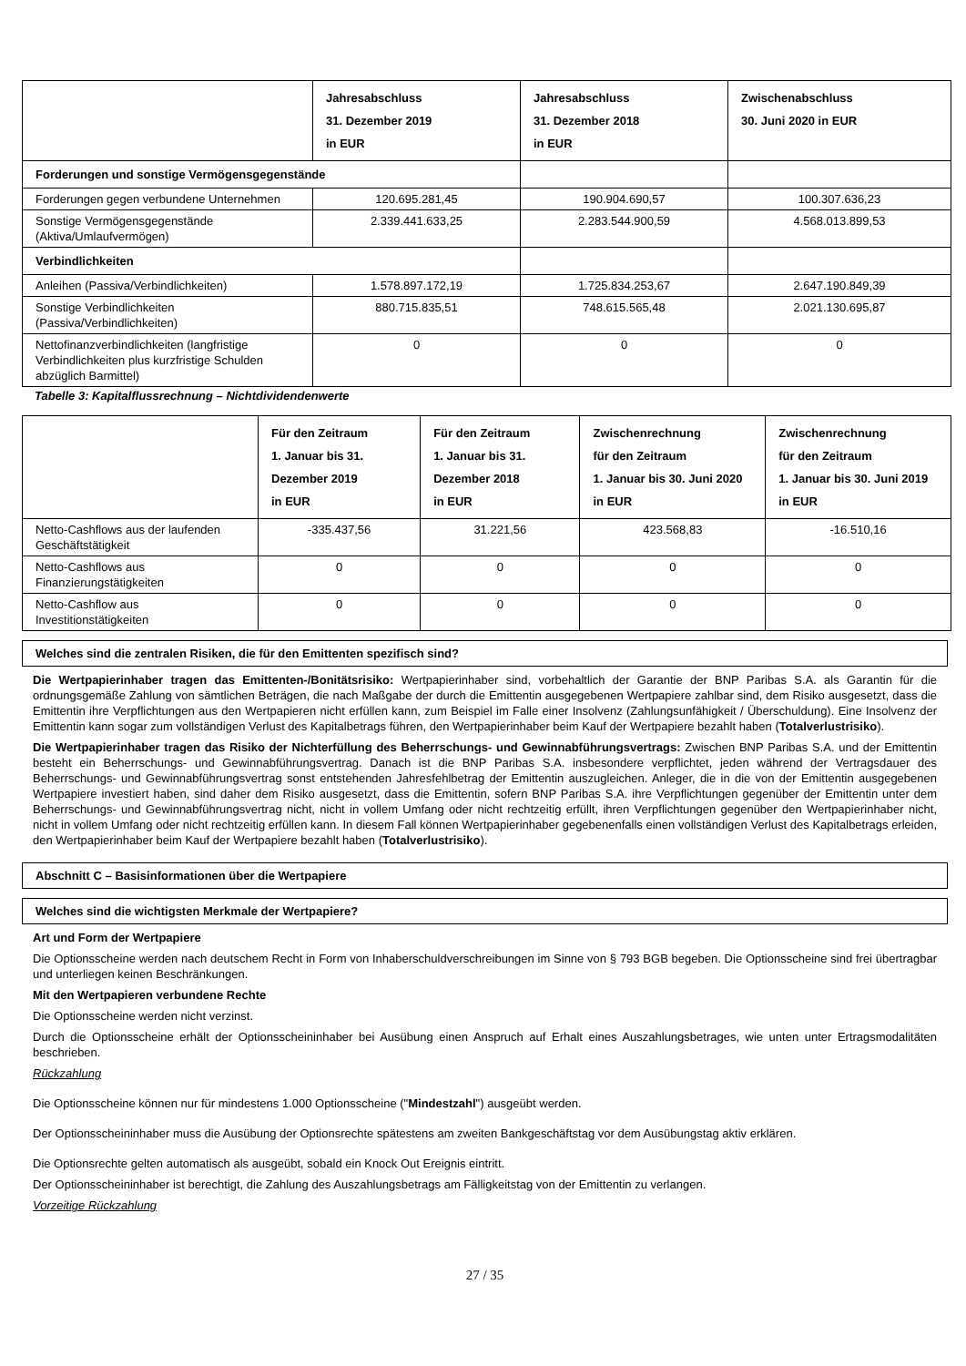| | Jahresabschluss 31. Dezember 2019 in EUR | Jahresabschluss 31. Dezember 2018 in EUR | Zwischenabschluss 30. Juni 2020 in EUR |
| --- | --- | --- | --- |
| Forderungen und sonstige Vermögensgegenstände | | | |
| Forderungen gegen verbundene Unternehmen | 120.695.281,45 | 190.904.690,57 | 100.307.636,23 |
| Sonstige Vermögensgegenstände (Aktiva/Umlaufvermögen) | 2.339.441.633,25 | 2.283.544.900,59 | 4.568.013.899,53 |
| Verbindlichkeiten | | | |
| Anleihen (Passiva/Verbindlichkeiten) | 1.578.897.172,19 | 1.725.834.253,67 | 2.647.190.849,39 |
| Sonstige Verbindlichkeiten (Passiva/Verbindlichkeiten) | 880.715.835,51 | 748.615.565,48 | 2.021.130.695,87 |
| Nettofinanzverbindlichkeiten (langfristige Verbindlichkeiten plus kurzfristige Schulden abzüglich Barmittel) | 0 | 0 | 0 |
Tabelle 3: Kapitalflussrechnung – Nichtdividendenwerte
| | Für den Zeitraum 1. Januar bis 31. Dezember 2019 in EUR | Für den Zeitraum 1. Januar bis 31. Dezember 2018 in EUR | Zwischenrechnung für den Zeitraum 1. Januar bis 30. Juni 2020 in EUR | Zwischenrechnung für den Zeitraum 1. Januar bis 30. Juni 2019 in EUR |
| --- | --- | --- | --- | --- |
| Netto-Cashflows aus der laufenden Geschäftstätigkeit | -335.437,56 | 31.221,56 | 423.568,83 | -16.510,16 |
| Netto-Cashflows aus Finanzierungstätigkeiten | 0 | 0 | 0 | 0 |
| Netto-Cashflow aus Investitionstätigkeiten | 0 | 0 | 0 | 0 |
Welches sind die zentralen Risiken, die für den Emittenten spezifisch sind?
Die Wertpapierinhaber tragen das Emittenten-/Bonitätsrisiko: Wertpapierinhaber sind, vorbehaltlich der Garantie der BNP Paribas S.A. als Garantin für die ordnungsgemäße Zahlung von sämtlichen Beträgen, die nach Maßgabe der durch die Emittentin ausgegebenen Wertpapiere zahlbar sind, dem Risiko ausgesetzt, dass die Emittentin ihre Verpflichtungen aus den Wertpapieren nicht erfüllen kann, zum Beispiel im Falle einer Insolvenz (Zahlungsunfähigkeit / Überschuldung). Eine Insolvenz der Emittentin kann sogar zum vollständigen Verlust des Kapitalbetrags führen, den Wertpapierinhaber beim Kauf der Wertpapiere bezahlt haben (Totalverlustrisiko).
Die Wertpapierinhaber tragen das Risiko der Nichterfüllung des Beherrschungs- und Gewinnabführungsvertrags: Zwischen BNP Paribas S.A. und der Emittentin besteht ein Beherrschungs- und Gewinnabführungsvertrag. Danach ist die BNP Paribas S.A. insbesondere verpflichtet, jeden während der Vertragsdauer des Beherrschungs- und Gewinnabführungsvertrag sonst entstehenden Jahresfehlbetrag der Emittentin auszugleichen. Anleger, die in die von der Emittentin ausgegebenen Wertpapiere investiert haben, sind daher dem Risiko ausgesetzt, dass die Emittentin, sofern BNP Paribas S.A. ihre Verpflichtungen gegenüber der Emittentin unter dem Beherrschungs- und Gewinnabführungsvertrag nicht, nicht in vollem Umfang oder nicht rechtzeitig erfüllt, ihren Verpflichtungen gegenüber den Wertpapierinhaber nicht, nicht in vollem Umfang oder nicht rechtzeitig erfüllen kann. In diesem Fall können Wertpapierinhaber gegebenenfalls einen vollständigen Verlust des Kapitalbetrags erleiden, den Wertpapierinhaber beim Kauf der Wertpapiere bezahlt haben (Totalverlustrisiko).
Abschnitt C – Basisinformationen über die Wertpapiere
Welches sind die wichtigsten Merkmale der Wertpapiere?
Art und Form der Wertpapiere
Die Optionsscheine werden nach deutschem Recht in Form von Inhaberschuldverschreibungen im Sinne von § 793 BGB begeben. Die Optionsscheine sind frei übertragbar und unterliegen keinen Beschränkungen.
Mit den Wertpapieren verbundene Rechte
Die Optionsscheine werden nicht verzinst.
Durch die Optionsscheine erhält der Optionsscheininhaber bei Ausübung einen Anspruch auf Erhalt eines Auszahlungsbetrages, wie unten unter Ertragsmodalitäten beschrieben.
Rückzahlung
Die Optionsscheine können nur für mindestens 1.000 Optionsscheine ("Mindestzahl") ausgeübt werden.
Der Optionsscheininhaber muss die Ausübung der Optionsrechte spätestens am zweiten Bankgeschäftstag vor dem Ausübungstag aktiv erklären.
Die Optionsrechte gelten automatisch als ausgeübt, sobald ein Knock Out Ereignis eintritt.
Der Optionsscheininhaber ist berechtigt, die Zahlung des Auszahlungsbetrags am Fälligkeitstag von der Emittentin zu verlangen.
Vorzeitige Rückzahlung
27 / 35